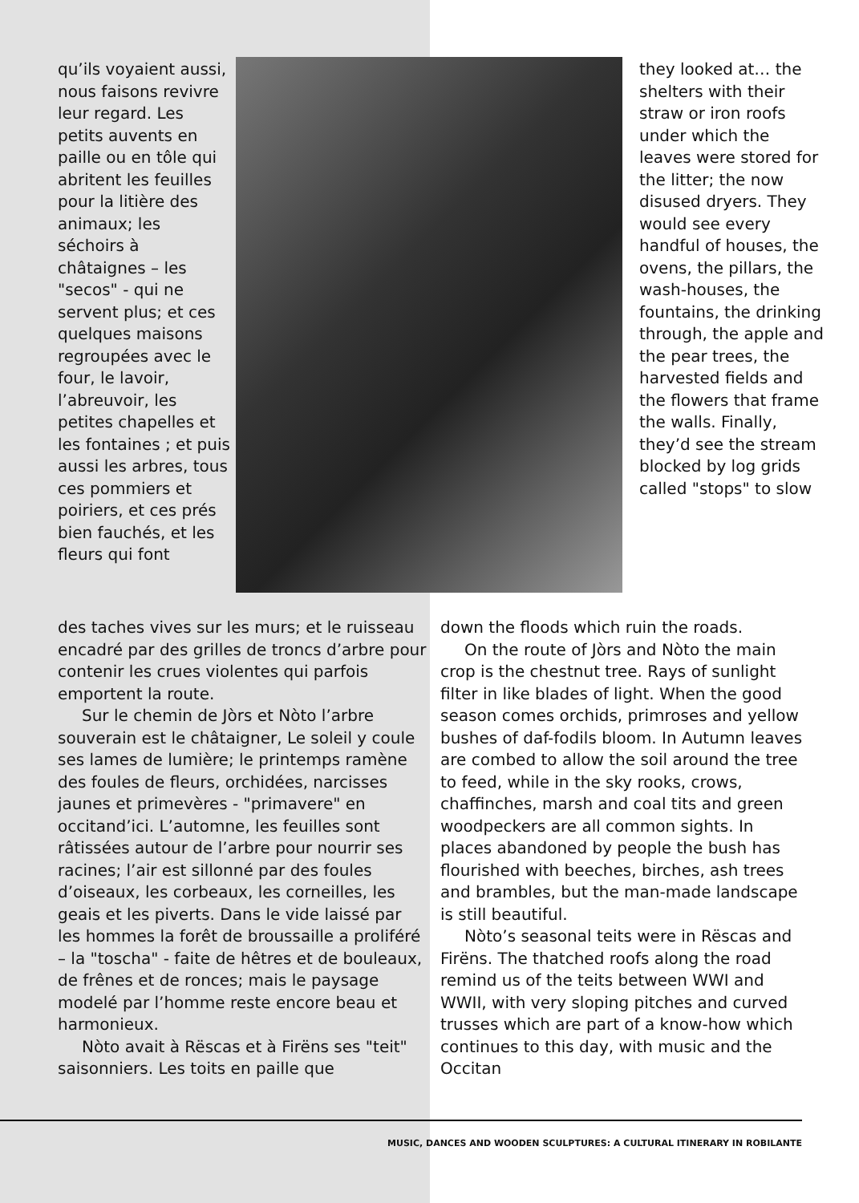qu’ils voyaient aussi, nous faisons revivre leur regard. Les petits auvents en paille ou en tôle qui abritent les feuilles pour la litière des animaux; les séchoirs à châtaignes – les "secos" - qui ne servent plus; et ces quelques maisons regroupées avec le four, le lavoir, l’abreuvoir, les petites chapelles et les fontaines ; et puis aussi les arbres, tous ces pommiers et poiriers, et ces prés bien fauchés, et les fleurs qui font
they looked at… the shelters with their straw or iron roofs under which the leaves were stored for the litter; the now disused dryers. They would see every handful of houses, the ovens, the pillars, the wash-houses, the fountains, the drinking through, the apple and the pear trees, the harvested fields and the flowers that frame the walls. Finally, they’d see the stream blocked by log grids called "stops" to slow
des taches vives sur les murs; et le ruisseau encadré par des grilles de troncs d’arbre pour contenir les crues violentes qui parfois emportent la route.
Sur le chemin de Jòrs et Nòto l’arbre souverain est le châtaigner, Le soleil y coule ses lames de lumière; le printemps ramène des foules de fleurs, orchidées, narcisses jaunes et primevères - "primavere" en occitand’ici. L’automne, les feuilles sont râtissées autour de l’arbre pour nourrir ses racines; l’air est sillonné par des foules d’oiseaux, les corbeaux, les corneilles, les geais et les piverts. Dans le vide laissé par les hommes la forêt de broussaille a proliféré – la "toscha" - faite de hêtres et de bouleaux, de frênes et de ronces; mais le paysage modelé par l’homme reste encore beau et harmonieux.
Nòto avait à Rëscas et à Firëns ses "teit" saisonniers. Les toits en paille que
down the floods which ruin the roads.
On the route of Jòrs and Nòto the main crop is the chestnut tree. Rays of sunlight filter in like blades of light. When the good season comes orchids, primroses and yellow bushes of daf-fodils bloom. In Autumn leaves are combed to allow the soil around the tree to feed, while in the sky rooks, crows, chaffinches, marsh and coal tits and green woodpeckers are all common sights. In places abandoned by people the bush has flourished with beeches, birches, ash trees and brambles, but the man-made landscape is still beautiful.
Nòto’s seasonal teits were in Rëscas and Firëns. The thatched roofs along the road remind us of the teits between WWI and WWII, with very sloping pitches and curved trusses which are part of a know-how which continues to this day, with music and the Occitan
MUSIC, DANCES AND WOODEN SCULPTURES: A CULTURAL ITINERARY IN ROBILANTE